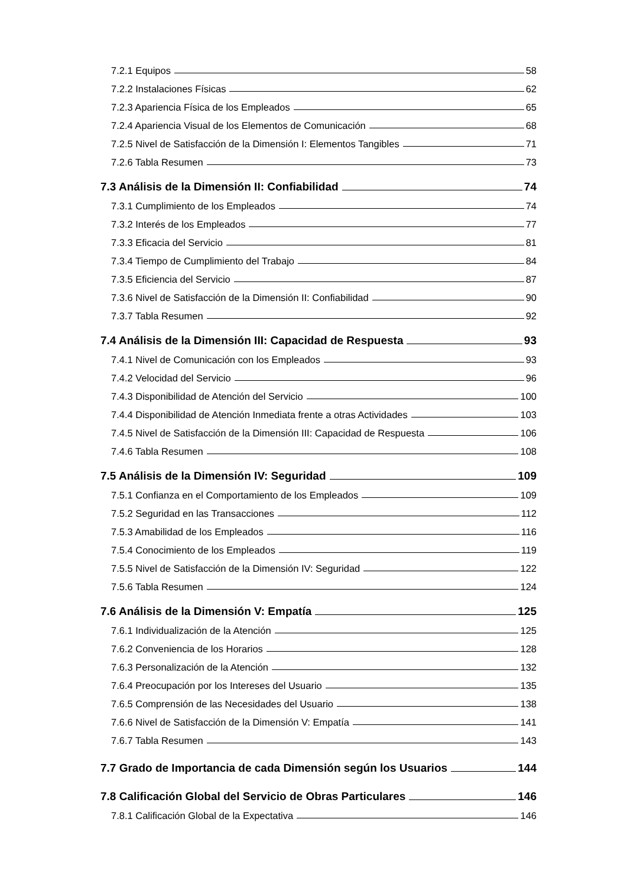7.2.1 Equipos 58
7.2.2 Instalaciones Físicas 62
7.2.3 Apariencia Física de los Empleados 65
7.2.4 Apariencia Visual de los Elementos de Comunicación 68
7.2.5 Nivel de Satisfacción de la Dimensión I: Elementos Tangibles 71
7.2.6 Tabla Resumen 73
7.3 Análisis de la Dimensión II: Confiabilidad 74
7.3.1 Cumplimiento de los Empleados 74
7.3.2 Interés de los Empleados 77
7.3.3 Eficacia del Servicio 81
7.3.4 Tiempo de Cumplimiento del Trabajo 84
7.3.5 Eficiencia del Servicio 87
7.3.6 Nivel de Satisfacción de la Dimensión II: Confiabilidad 90
7.3.7 Tabla Resumen 92
7.4 Análisis de la Dimensión III: Capacidad de Respuesta 93
7.4.1 Nivel de Comunicación con los Empleados 93
7.4.2 Velocidad del Servicio 96
7.4.3 Disponibilidad de Atención del Servicio 100
7.4.4 Disponibilidad de Atención Inmediata frente a otras Actividades 103
7.4.5 Nivel de Satisfacción de la Dimensión III: Capacidad de Respuesta 106
7.4.6 Tabla Resumen 108
7.5 Análisis de la Dimensión IV: Seguridad 109
7.5.1 Confianza en el Comportamiento de los Empleados 109
7.5.2 Seguridad en las Transacciones 112
7.5.3 Amabilidad de los Empleados 116
7.5.4 Conocimiento de los Empleados 119
7.5.5 Nivel de Satisfacción de la Dimensión IV: Seguridad 122
7.5.6 Tabla Resumen 124
7.6 Análisis de la Dimensión V: Empatía 125
7.6.1 Individualización de la Atención 125
7.6.2 Conveniencia de los Horarios 128
7.6.3 Personalización de la Atención 132
7.6.4 Preocupación por los Intereses del Usuario 135
7.6.5 Comprensión de las Necesidades del Usuario 138
7.6.6 Nivel de Satisfacción de la Dimensión V: Empatía 141
7.6.7 Tabla Resumen 143
7.7 Grado de Importancia de cada Dimensión según los Usuarios 144
7.8 Calificación Global del Servicio de Obras Particulares 146
7.8.1 Calificación Global de la Expectativa 146